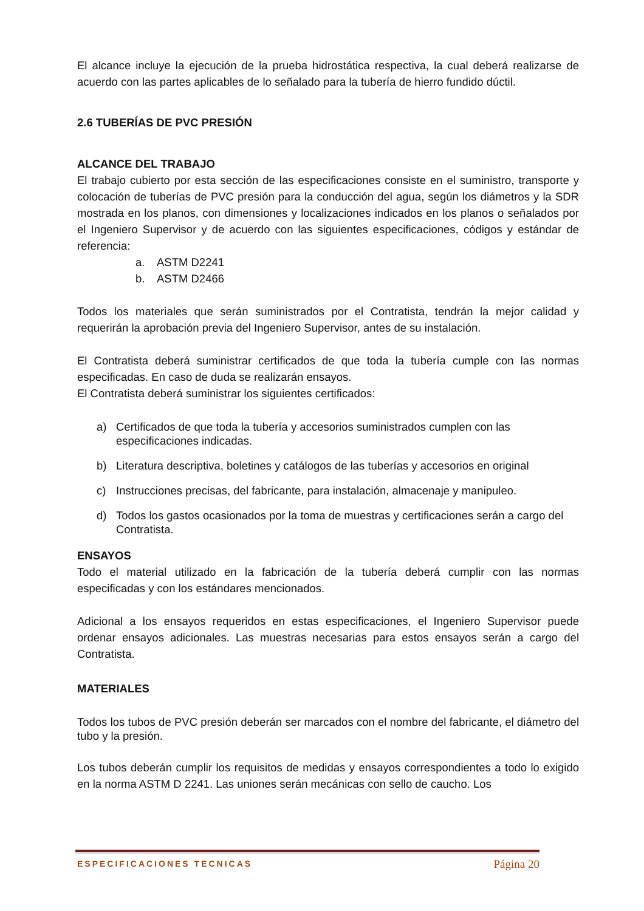El alcance incluye la ejecución de la prueba hidrostática respectiva, la cual deberá realizarse de acuerdo con las partes aplicables de lo señalado para la tubería de hierro fundido dúctil.
2.6 TUBERÍAS DE PVC PRESIÓN
ALCANCE DEL TRABAJO
El trabajo cubierto por esta sección de las especificaciones consiste en el suministro, transporte y colocación de tuberías de PVC presión para la conducción del agua, según los diámetros y la SDR mostrada en los planos, con dimensiones y localizaciones indicados en los planos o señalados por el Ingeniero Supervisor y de acuerdo con las siguientes especificaciones, códigos y estándar de referencia:
a. ASTM D2241
b. ASTM D2466
Todos los materiales que serán suministrados por el Contratista, tendrán la mejor calidad y requerirán la aprobación previa del Ingeniero Supervisor, antes de su instalación.
El Contratista deberá suministrar certificados de que toda la tubería cumple con las normas especificadas. En caso de duda se realizarán ensayos.
El Contratista deberá suministrar los siguientes certificados:
a) Certificados de que toda la tubería y accesorios suministrados cumplen con las especificaciones indicadas.
b) Literatura descriptiva, boletines y catálogos de las tuberías y accesorios en original
c) Instrucciones precisas, del fabricante, para instalación, almacenaje y manipuleo.
d) Todos los gastos ocasionados por la toma de muestras y certificaciones serán a cargo del Contratista.
ENSAYOS
Todo el material utilizado en la fabricación de la tubería deberá cumplir con las normas especificadas y con los estándares mencionados.
Adicional a los ensayos requeridos en estas especificaciones, el Ingeniero Supervisor puede ordenar ensayos adicionales. Las muestras necesarias para estos ensayos serán a cargo del Contratista.
MATERIALES
Todos los tubos de PVC presión deberán ser marcados con el nombre del fabricante, el diámetro del tubo y la presión.
Los tubos deberán cumplir los requisitos de medidas y ensayos correspondientes a todo lo exigido en la norma ASTM D 2241. Las uniones serán mecánicas con sello de caucho. Los
ESPECIFICACIONES TECNICAS Página 20